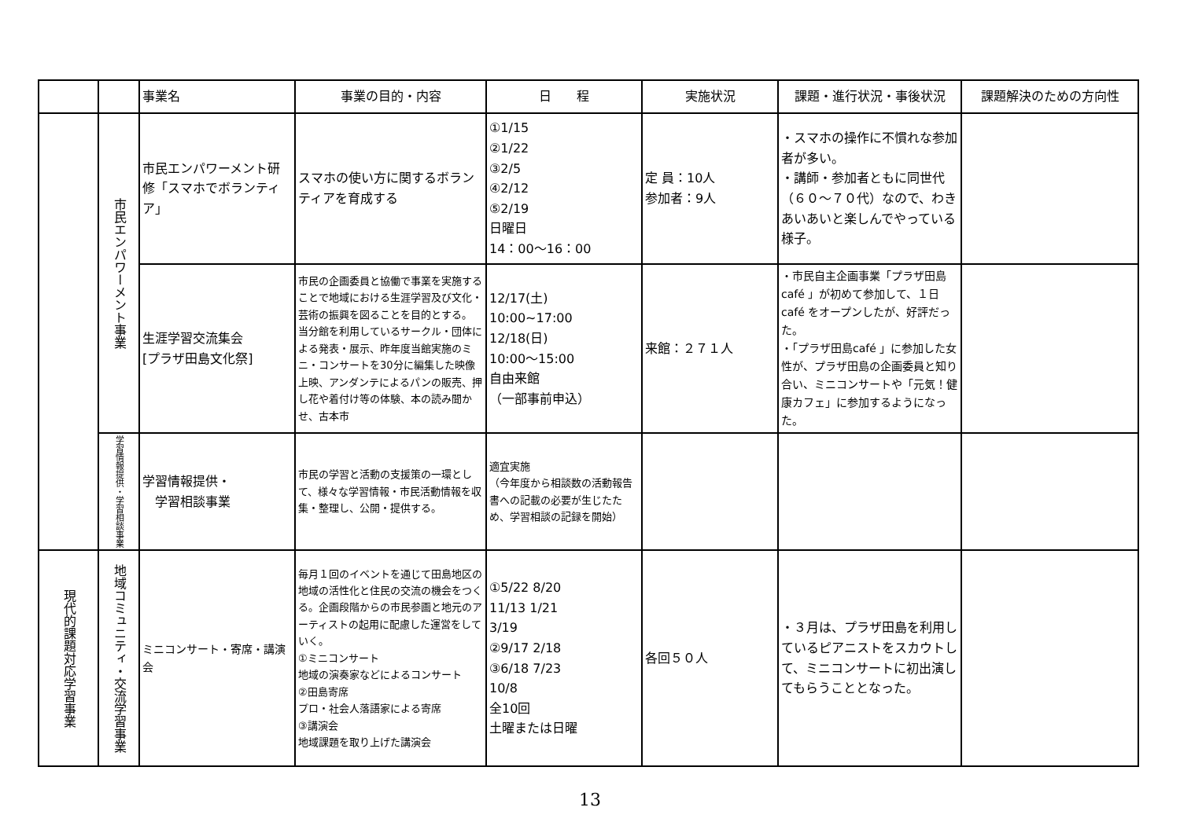| | | 事業名 | 事業の目的・内容 | 日 程 | 実施状況 | 課題・進行状況・事後状況 | 課題解決のための方向性 |
| --- | --- | --- | --- | --- | --- | --- | --- |
| | 市民エンパワーメント事業 | 市民エンパワーメント研修「スマホでボランティア」 | スマホの使い方に関するボランティアを育成する | ①1/15 ②1/22 ③2/5 ④2/12 ⑤2/19 日曜日 14：00〜16：00 | 定 員：10人 参加者：9人 | ・スマホの操作に不慣れな参加者が多い。 ・講師・参加者ともに同世代（６０〜７０代）なので、わきあいあいと楽しんでやっている様子。 | |
| | | 生涯学習交流集会 [プラザ田島文化祭] | 市民の企画委員と協働で事業を実施することで地域における生涯学習及び文化・芸術の振興を図ることを目的とする。 当分館を利用しているサークル・団体による発表・展示、昨年度当館実施のミニ・コンサートを30分に編集した映像上映、アンダンテによるパンの販売、押し花や着付け等の体験、本の読み聞かせ、古本市 | 12/17(土) 10:00~17:00 12/18(日) 10:00〜15:00 自由来館 （一部事前申込） | 来館：２７１人 | ・市民自主企画事業「プラザ田島café 」が初めて参加して、１日café をオープンしたが、好評だった。 ・「プラザ田島café 」に参加した女性が、プラザ田島の企画委員と知り合い、ミニコンサートや「元気！健康カフェ」に参加するようになった。 | |
| | 学習情報提供・学習相談事業 | 学習情報提供・ 学習相談事業 | 市民の学習と活動の支援策の一環として、様々な学習情報・市民活動情報を収集・整理し、公開・提供する。 | 適宜実施 （今年度から相談数の活動報告書への記載の必要が生じたため、学習相談の記録を開始） | | | |
| 現代的課題対応学習事業 | 地域コミュニティ・交流学習事業 | ミニコンサート・寄席・講演会 | 毎月１回のイベントを通じて田島地区の地域の活性化と住民の交流の機会をつくる。企画段階からの市民参画と地元のアーティストの起用に配慮した運営をしていく。 ①ミニコンサート 地域の演奏家などによるコンサート ②田島寄席 プロ・社会人落語家による寄席 ③講演会 地域課題を取り上げた講演会 | ①5/22 8/20 11/13 1/21 3/19 ②9/17 2/18 ③6/18 7/23 10/8 全10回 土曜または日曜 | 各回５０人 | ・３月は、プラザ田島を利用しているピアニストをスカウトして、ミニコンサートに初出演してもらうこととなった。 | |
13